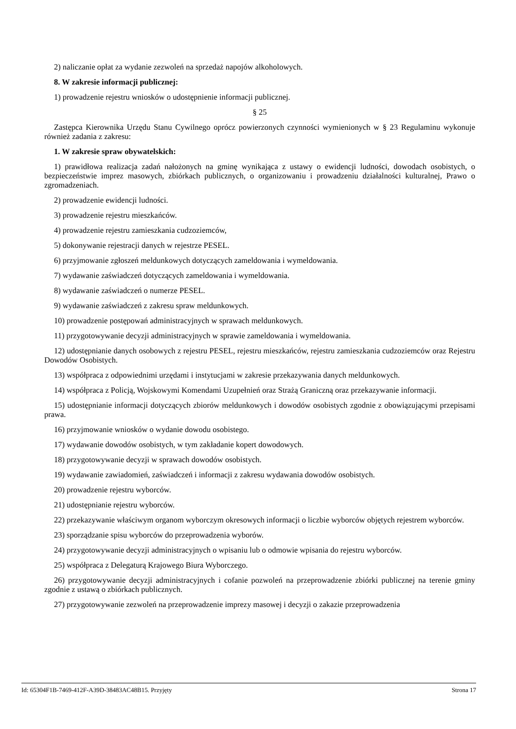2) naliczanie opłat za wydanie zezwoleń na sprzedaż napojów alkoholowych.
8. W zakresie informacji publicznej:
1) prowadzenie rejestru wniosków o udostępnienie informacji publicznej.
§ 25
Zastępca Kierownika Urzędu Stanu Cywilnego oprócz powierzonych czynności wymienionych w § 23 Regulaminu wykonuje również zadania z zakresu:
1. W zakresie spraw obywatelskich:
1) prawidłowa realizacja zadań nałożonych na gminę wynikająca z ustawy o ewidencji ludności, dowodach osobistych, o bezpieczeństwie imprez masowych, zbiórkach publicznych, o organizowaniu i prowadzeniu działalności kulturalnej, Prawo o zgromadzeniach.
2) prowadzenie ewidencji ludności.
3) prowadzenie rejestru mieszkańców.
4) prowadzenie rejestru zamieszkania cudzoziemców,
5) dokonywanie rejestracji danych w rejestrze PESEL.
6) przyjmowanie zgłoszeń meldunkowych dotyczących zameldowania i wymeldowania.
7) wydawanie zaświadczeń dotyczących zameldowania i wymeldowania.
8) wydawanie zaświadczeń o numerze PESEL.
9) wydawanie zaświadczeń z zakresu spraw meldunkowych.
10) prowadzenie postępowań administracyjnych w sprawach meldunkowych.
11) przygotowywanie decyzji administracyjnych w sprawie zameldowania i wymeldowania.
12) udostępnianie danych osobowych z rejestru PESEL, rejestru mieszkańców, rejestru zamieszkania cudzoziemców oraz Rejestru Dowodów Osobistych.
13) współpraca z odpowiednimi urzędami i instytucjami w zakresie przekazywania danych meldunkowych.
14) współpraca z Policją, Wojskowymi Komendami Uzupełnień oraz Strażą Graniczną oraz przekazywanie informacji.
15) udostępnianie informacji dotyczących zbiorów meldunkowych i dowodów osobistych zgodnie z obowiązującymi przepisami prawa.
16) przyjmowanie wniosków o wydanie dowodu osobistego.
17) wydawanie dowodów osobistych, w tym zakładanie kopert dowodowych.
18) przygotowywanie decyzji w sprawach dowodów osobistych.
19) wydawanie zawiadomień, zaświadczeń i informacji z zakresu wydawania dowodów osobistych.
20) prowadzenie rejestru wyborców.
21) udostępnianie rejestru wyborców.
22) przekazywanie właściwym organom wyborczym okresowych informacji o liczbie wyborców objętych rejestrem wyborców.
23) sporządzanie spisu wyborców do przeprowadzenia wyborów.
24) przygotowywanie decyzji administracyjnych o wpisaniu lub o odmowie wpisania do rejestru wyborców.
25) współpraca z Delegaturą Krajowego Biura Wyborczego.
26) przygotowywanie decyzji administracyjnych i cofanie pozwoleń na przeprowadzenie zbiórki publicznej na terenie gminy zgodnie z ustawą o zbiórkach publicznych.
27) przygotowywanie zezwoleń na przeprowadzenie imprezy masowej i decyzji o zakazie przeprowadzenia
Id: 65304F1B-7469-412F-A39D-38483AC48B15. Przyjęty Strona 17